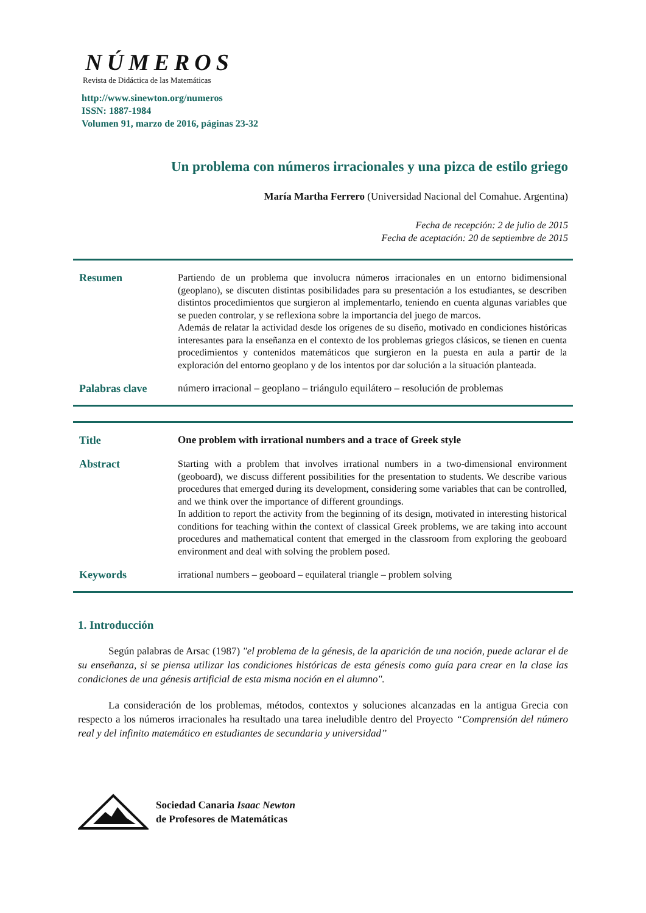NÚMEROS
Revista de Didáctica de las Matemáticas
http://www.sinewton.org/numeros
ISSN: 1887-1984
Volumen 91, marzo de 2016, páginas 23-32
Un problema con números irracionales y una pizca de estilo griego
María Martha Ferrero (Universidad Nacional del Comahue. Argentina)
Fecha de recepción: 2 de julio de 2015
Fecha de aceptación: 20 de septiembre de 2015
Resumen
Partiendo de un problema que involucra números irracionales en un entorno bidimensional (geoplano), se discuten distintas posibilidades para su presentación a los estudiantes, se describen distintos procedimientos que surgieron al implementarlo, teniendo en cuenta algunas variables que se pueden controlar, y se reflexiona sobre la importancia del juego de marcos.
Además de relatar la actividad desde los orígenes de su diseño, motivado en condiciones históricas interesantes para la enseñanza en el contexto de los problemas griegos clásicos, se tienen en cuenta procedimientos y contenidos matemáticos que surgieron en la puesta en aula a partir de la exploración del entorno geoplano y de los intentos por dar solución a la situación planteada.
Palabras clave
número irracional – geoplano – triángulo equilátero – resolución de problemas
Title
One problem with irrational numbers and a trace of Greek style
Abstract
Starting with a problem that involves irrational numbers in a two-dimensional environment (geoboard), we discuss different possibilities for the presentation to students. We describe various procedures that emerged during its development, considering some variables that can be controlled, and we think over the importance of different groundings.
In addition to report the activity from the beginning of its design, motivated in interesting historical conditions for teaching within the context of classical Greek problems, we are taking into account procedures and mathematical content that emerged in the classroom from exploring the geoboard environment and deal with solving the problem posed.
Keywords
irrational numbers – geoboard – equilateral triangle – problem solving
1. Introducción
Según palabras de Arsac (1987) "el problema de la génesis, de la aparición de una noción, puede aclarar el de su enseñanza, si se piensa utilizar las condiciones históricas de esta génesis como guía para crear en la clase las condiciones de una génesis artificial de esta misma noción en el alumno".
La consideración de los problemas, métodos, contextos y soluciones alcanzadas en la antigua Grecia con respecto a los números irracionales ha resultado una tarea ineludible dentro del Proyecto “Comprensión del número real y del infinito matemático en estudiantes de secundaria y universidad”
Sociedad Canaria Isaac Newton
de Profesores de Matemáticas